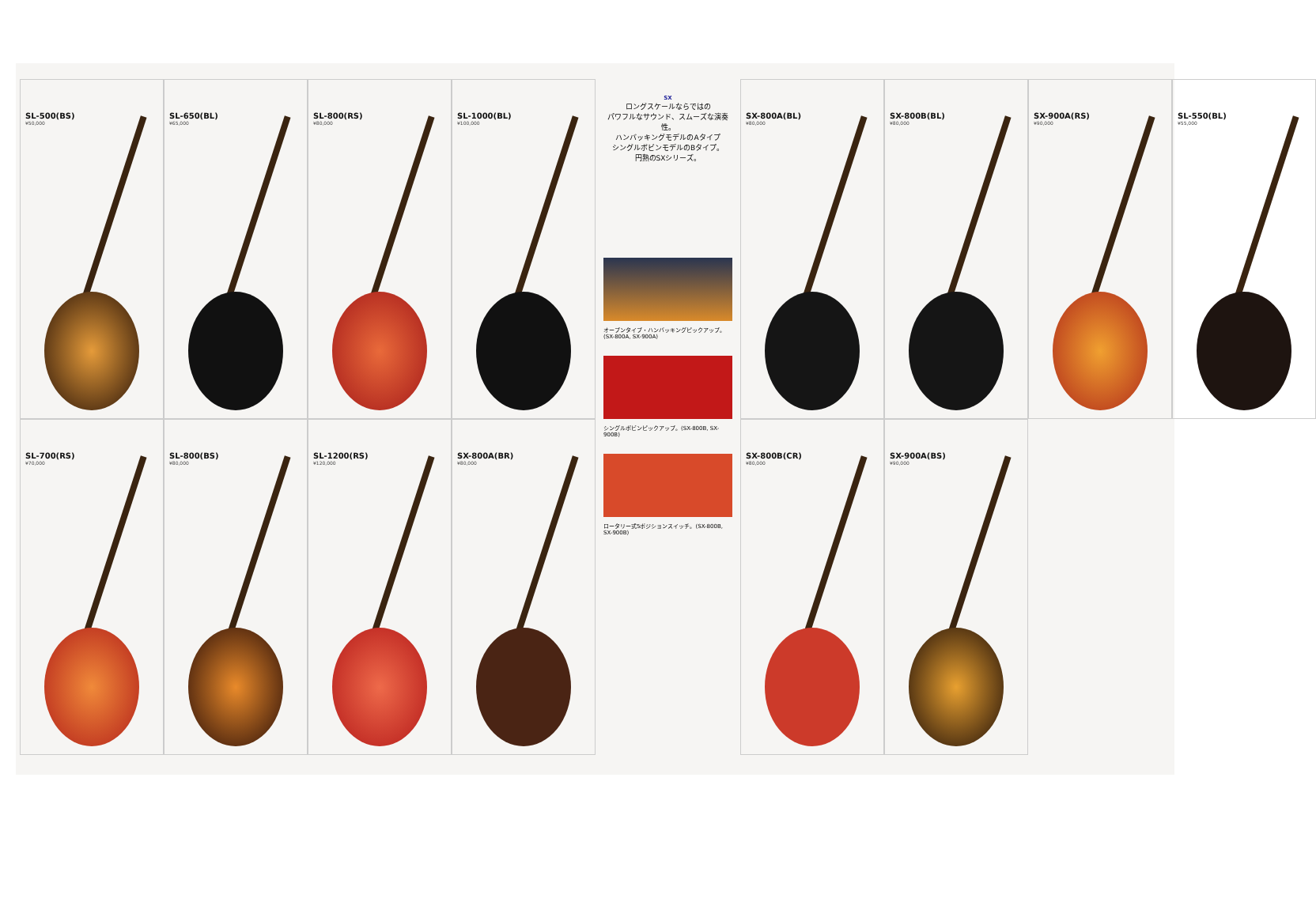SL-500(BS)
¥50,000
SL-650(BL)
¥65,000
SL-800(RS)
¥80,000
SL-1000(BL)
¥100,000
SX
ロングスケールならではの
パワフルなサウンド、スムーズな演奏性。
ハンバッキングモデルのAタイプ
シングルボビンモデルのBタイプ。
円熟のSXシリーズ。
オープンタイプ・ハンバッキングピックアップ。(SX-800A, SX-900A)
シングルボビンピックアップ。(SX-800B, SX-900B)
ロータリー式5ポジションスイッチ。(SX-800B, SX-900B)
SX-800A(BL)
¥80,000
SX-800B(BL)
¥80,000
SX-900A(RS)
¥90,000
SL-550(BL)
¥55,000
SL-700(RS)
¥70,000
SL-800(BS)
¥80,000
SL-1200(RS)
¥120,000
SX-800A(BR)
¥80,000
SX-800B(CR)
¥80,000
SX-900A(BS)
¥90,000